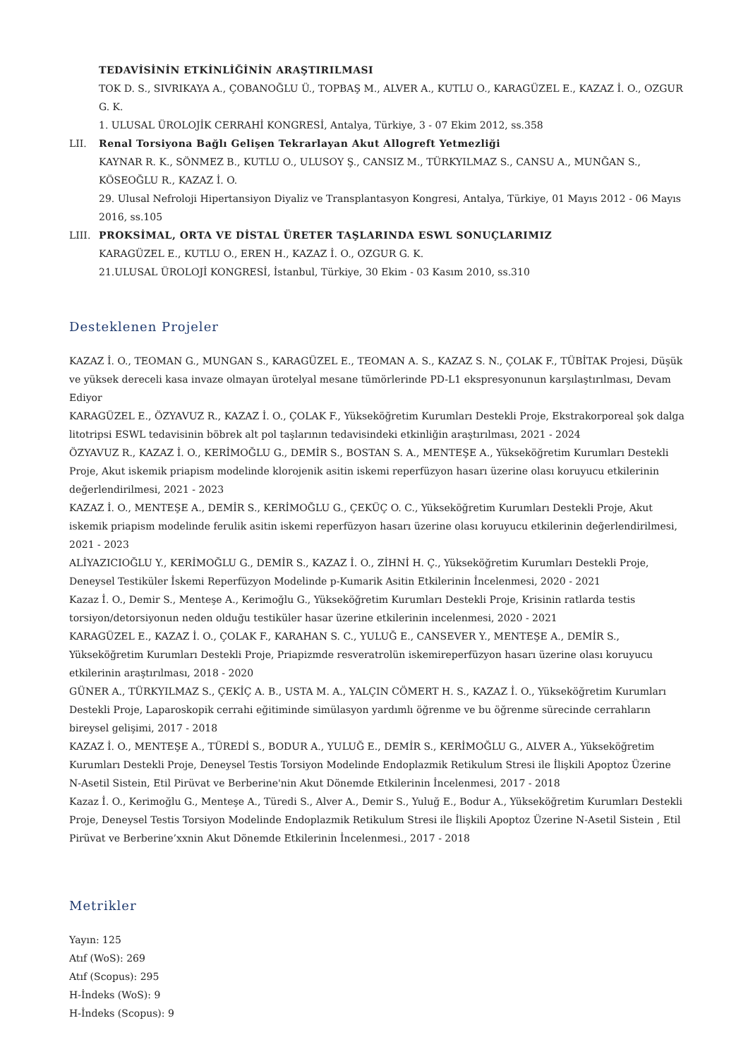TEDAVİSİNİN ETKİNLİĞİNİN ARAŞTIRILMASI
TOK D. S., SIVRIKAYA A., ÇOBANOĞLU Ü., TOPBAŞ M., ALVER A., KUTLU O., KARAGÜZEL E., KAZAZ İ. O., OZGUR G. K.
1. ULUSAL ÜROLOJİK CERRAHİ KONGRESİ, Antalya, Türkiye, 3 - 07 Ekim 2012, ss.358
LII. Renal Torsiyona Bağlı Gelişen Tekrarlayan Akut Allogreft Yetmezliği
KAYNAR R. K., SÖNMEZ B., KUTLU O., ULUSOY Ş., CANSIZ M., TÜRKYILMAZ S., CANSU A., MUNĞAN S., KÖSEOĞLU R., KAZAZ İ. O.
29. Ulusal Nefroloji Hipertansiyon Diyaliz ve Transplantasyon Kongresi, Antalya, Türkiye, 01 Mayıs 2012 - 06 Mayıs 2016, ss.105
LIII. PROKSİMAL, ORTA VE DİSTAL ÜRETER TAŞLARINDA ESWL SONUÇLARIMIZ
KARAGÜZEL E., KUTLU O., EREN H., KAZAZ İ. O., OZGUR G. K.
21.ULUSAL ÜROLOJİ KONGRESİ, İstanbul, Türkiye, 30 Ekim - 03 Kasım 2010, ss.310
Desteklenen Projeler
KAZAZ İ. O., TEOMAN G., MUNGAN S., KARAGÜZEL E., TEOMAN A. S., KAZAZ S. N., ÇOLAK F., TÜBİTAK Projesi, Düşük ve yüksek dereceli kasa invaze olmayan ürotelyal mesane tümörlerinde PD-L1 ekspresyonunun karşılaştırılması, Devam Ediyor
KARAGÜZEL E., ÖZYAVUZ R., KAZAZ İ. O., ÇOLAK F., Yükseköğretim Kurumları Destekli Proje, Ekstrakorporeal şok dalga litotripsi ESWL tedavisinin böbrek alt pol taşlarının tedavisindeki etkinliğin araştırılması, 2021 - 2024
ÖZYAVUZ R., KAZAZ İ. O., KERİMOĞLU G., DEMİR S., BOSTAN S. A., MENTEŞE A., Yükseköğretim Kurumları Destekli Proje, Akut iskemik priapism modelinde klorojenik asitin iskemi reperfüzyon hasarı üzerine olası koruyucu etkilerinin değerlendirilmesi, 2021 - 2023
KAZAZ İ. O., MENTEŞE A., DEMİR S., KERİMOĞLU G., ÇEKÜÇ O. C., Yükseköğretim Kurumları Destekli Proje, Akut iskemik priapism modelinde ferulik asitin iskemi reperfüzyon hasarı üzerine olası koruyucu etkilerinin değerlendirilmesi, 2021 - 2023
ALİYAZICIOĞLU Y., KERİMOĞLU G., DEMİR S., KAZAZ İ. O., ZİHNİ H. Ç., Yükseköğretim Kurumları Destekli Proje, Deneysel Testiküler İskemi Reperfüzyon Modelinde p-Kumarik Asitin Etkilerinin İncelenmesi, 2020 - 2021
Kazaz İ. O., Demir S., Menteşe A., Kerimoğlu G., Yükseköğretim Kurumları Destekli Proje, Krisinin ratlarda testis torsiyon/detorsiyonun neden olduğu testiküler hasar üzerine etkilerinin incelenmesi, 2020 - 2021
KARAGÜZEL E., KAZAZ İ. O., ÇOLAK F., KARAHAN S. C., YULUĞ E., CANSEVER Y., MENTEŞE A., DEMİR S., Yükseköğretim Kurumları Destekli Proje, Priapizmde resveratrolün iskemireperfüzyon hasarı üzerine olası koruyucu etkilerinin araştırılması, 2018 - 2020
GÜNER A., TÜRKYILMAZ S., ÇEKİÇ A. B., USTA M. A., YALÇIN CÖMERT H. S., KAZAZ İ. O., Yükseköğretim Kurumları Destekli Proje, Laparoskopik cerrahi eğitiminde simülasyon yardımlı öğrenme ve bu öğrenme sürecinde cerrahların bireysel gelişimi, 2017 - 2018
KAZAZ İ. O., MENTEŞE A., TÜREDİ S., BODUR A., YULUĞ E., DEMİR S., KERİMOĞLU G., ALVER A., Yükseköğretim Kurumları Destekli Proje, Deneysel Testis Torsiyon Modelinde Endoplazmik Retikulum Stresi ile İlişkili Apoptoz Üzerine N-Asetil Sistein, Etil Pirüvat ve Berberine'nin Akut Dönemde Etkilerinin İncelenmesi, 2017 - 2018
Kazaz İ. O., Kerimoğlu G., Menteşe A., Türedi S., Alver A., Demir S., Yuluğ E., Bodur A., Yükseköğretim Kurumları Destekli Proje, Deneysel Testis Torsiyon Modelinde Endoplazmik Retikulum Stresi ile İlişkili Apoptoz Üzerine N-Asetil Sistein , Etil Pirüvat ve Berberine’xxnin Akut Dönemde Etkilerinin İncelenmesi., 2017 - 2018
Metrikler
Yayın: 125
Atıf (WoS): 269
Atıf (Scopus): 295
H-İndeks (WoS): 9
H-İndeks (Scopus): 9